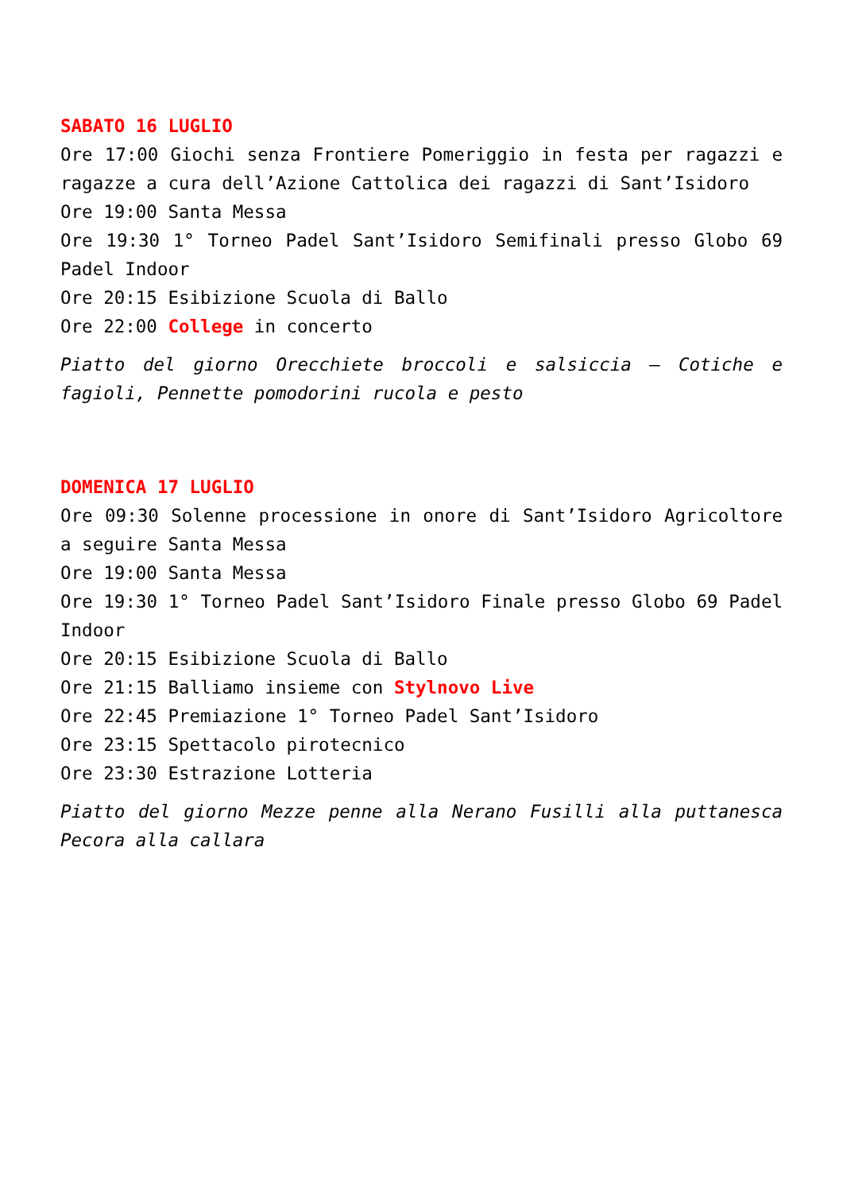SABATO 16 LUGLIO
Ore 17:00 Giochi senza Frontiere Pomeriggio in festa per ragazzi e ragazze a cura dell’Azione Cattolica dei ragazzi di Sant’Isidoro
Ore 19:00 Santa Messa
Ore 19:30 1° Torneo Padel Sant’Isidoro Semifinali presso Globo 69 Padel Indoor
Ore 20:15 Esibizione Scuola di Ballo
Ore 22:00 College in concerto
Piatto del giorno Orecchiete broccoli e salsiccia – Cotiche e fagioli, Pennette pomodorini rucola e pesto
DOMENICA 17 LUGLIO
Ore 09:30 Solenne processione in onore di Sant’Isidoro Agricoltore a seguire Santa Messa
Ore 19:00 Santa Messa
Ore 19:30 1° Torneo Padel Sant’Isidoro Finale presso Globo 69 Padel Indoor
Ore 20:15 Esibizione Scuola di Ballo
Ore 21:15 Balliamo insieme con Stylnovo Live
Ore 22:45 Premiazione 1° Torneo Padel Sant’Isidoro
Ore 23:15 Spettacolo pirotecnico
Ore 23:30 Estrazione Lotteria
Piatto del giorno Mezze penne alla Nerano Fusilli alla puttanesca Pecora alla callara